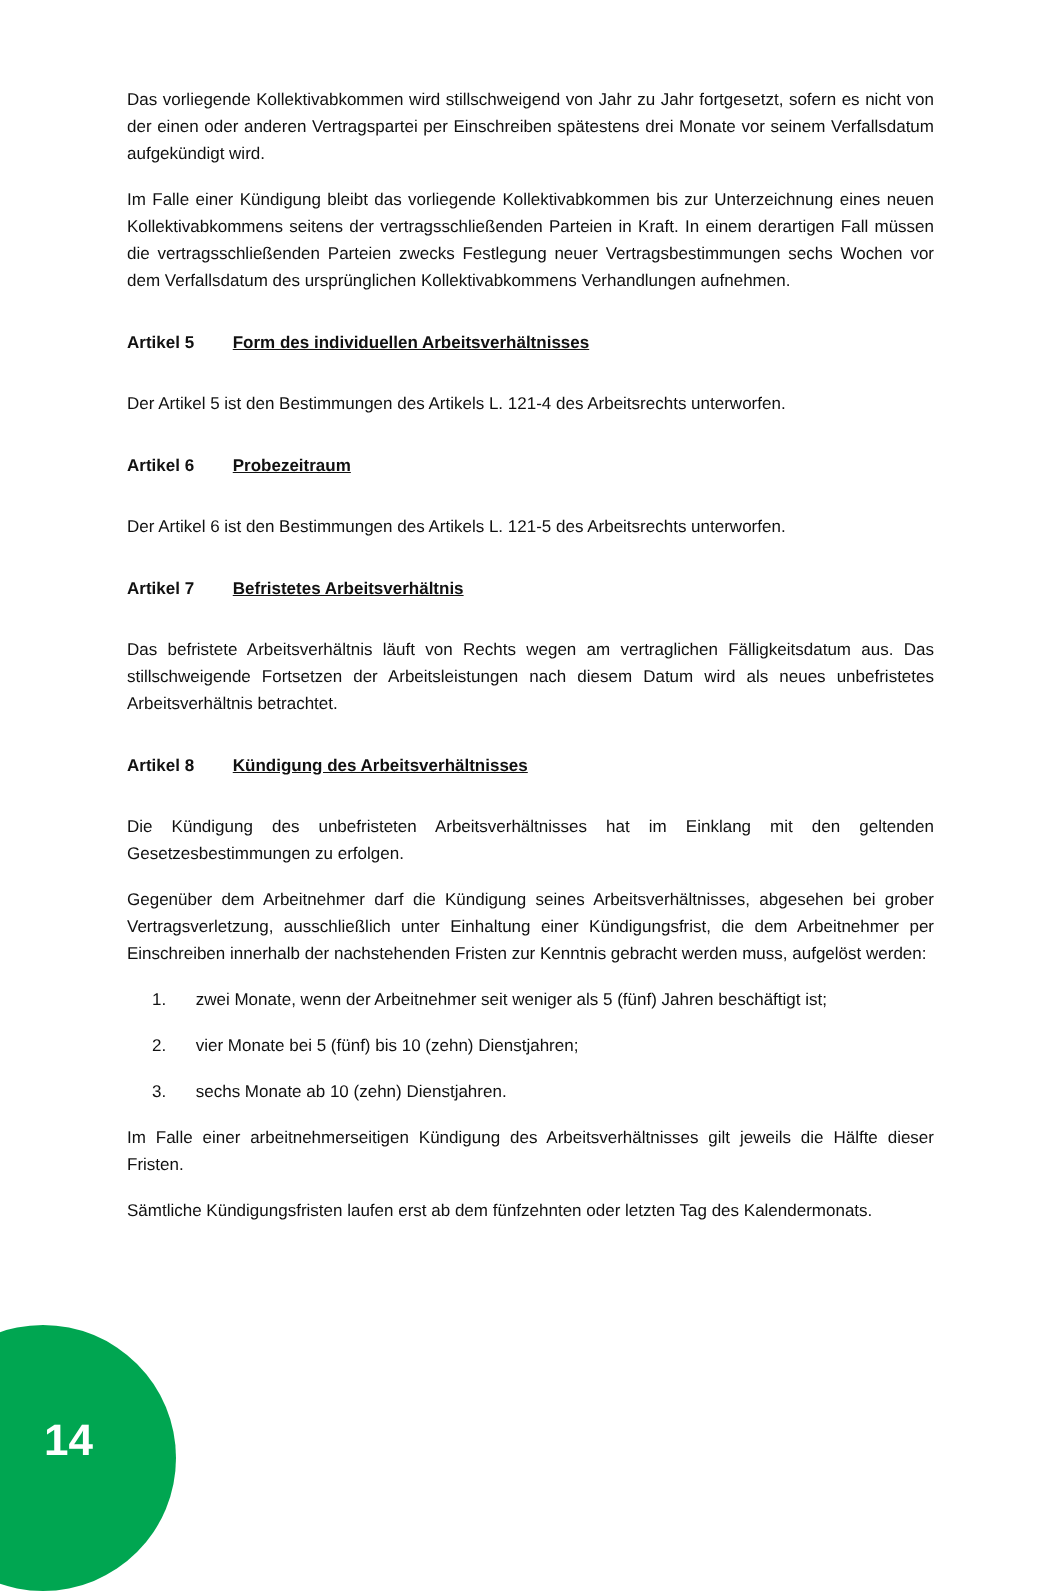Das vorliegende Kollektivabkommen wird stillschweigend von Jahr zu Jahr fortgesetzt, sofern es nicht von der einen oder anderen Vertragspartei per Einschreiben spätestens drei Monate vor seinem Verfallsdatum aufgekündigt wird.
Im Falle einer Kündigung bleibt das vorliegende Kollektivabkommen bis zur Unterzeichnung eines neuen Kollektivabkommens seitens der vertragsschließenden Parteien in Kraft. In einem derartigen Fall müssen die vertragsschließenden Parteien zwecks Festlegung neuer Vertragsbestimmungen sechs Wochen vor dem Verfallsdatum des ursprünglichen Kollektivabkommens Verhandlungen aufnehmen.
Artikel 5 Form des individuellen Arbeitsverhältnisses
Der Artikel 5 ist den Bestimmungen des Artikels L. 121-4 des Arbeitsrechts unterworfen.
Artikel 6 Probezeitraum
Der Artikel 6 ist den Bestimmungen des Artikels L. 121-5 des Arbeitsrechts unterworfen.
Artikel 7 Befristetes Arbeitsverhältnis
Das befristete Arbeitsverhältnis läuft von Rechts wegen am vertraglichen Fälligkeitsdatum aus. Das stillschweigende Fortsetzen der Arbeitsleistungen nach diesem Datum wird als neues unbefristetes Arbeitsverhältnis betrachtet.
Artikel 8 Kündigung des Arbeitsverhältnisses
Die Kündigung des unbefristeten Arbeitsverhältnisses hat im Einklang mit den geltenden Gesetzesbestimmungen zu erfolgen.
Gegenüber dem Arbeitnehmer darf die Kündigung seines Arbeitsverhältnisses, abgesehen bei grober Vertragsverletzung, ausschließlich unter Einhaltung einer Kündigungsfrist, die dem Arbeitnehmer per Einschreiben innerhalb der nachstehenden Fristen zur Kenntnis gebracht werden muss, aufgelöst werden:
1. zwei Monate, wenn der Arbeitnehmer seit weniger als 5 (fünf) Jahren beschäftigt ist;
2. vier Monate bei 5 (fünf) bis 10 (zehn) Dienstjahren;
3. sechs Monate ab 10 (zehn) Dienstjahren.
Im Falle einer arbeitnehmerseitigen Kündigung des Arbeitsverhältnisses gilt jeweils die Hälfte dieser Fristen.
Sämtliche Kündigungsfristen laufen erst ab dem fünfzehnten oder letzten Tag des Kalendermonats.
14